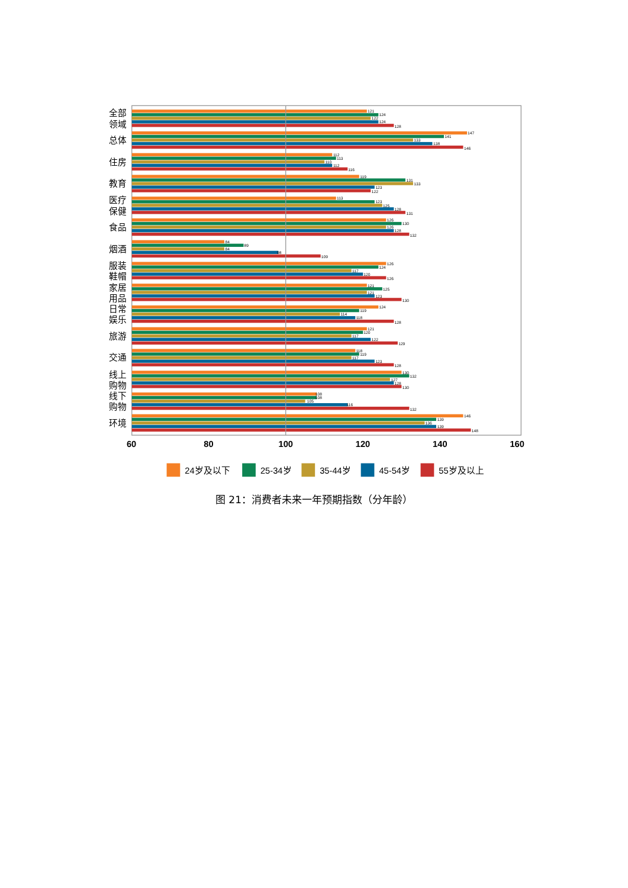121
124
122
124
128
147
141
133
138
146
112
113
110
112
116
119
131
133
123
122
113
123
125
128
131
126
130
126
128
132
84
89
84
98
109
126
124
117
120
126
121
125
121
123
130
124
119
114
118
128
121
120
117
122
129
118
119
117
123
128
130
132
127
128
130
108
108
105
116
132
146
139
136
139
148
全部
领域
总体
住房
教育
医疗
保健
食品
烟酒
服装
鞋帽
家居
用品
日常
娱乐
旅游
交通
线上
购物
线下
购物
环境
60
80
100
120
140
160
24岁及以下
25-34岁
35-44岁
45-54岁
55岁及以上
图 21：消费者未来一年预期指数（分年龄）